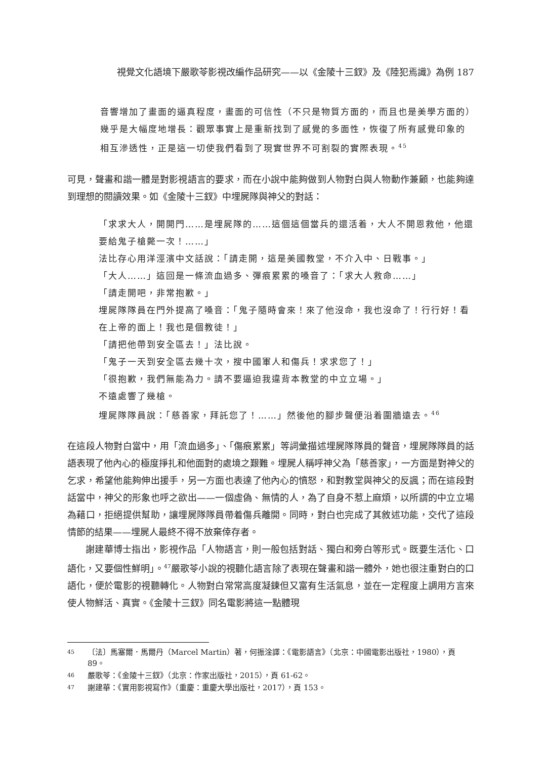視覺文化語境下嚴歌苓影視改編作品研究——以《金陵十三釵》及《陸犯焉識》為例 187
音響增加了畫面的逼真程度，畫面的可信性（不只是物質方面的，而且也是美學方面的）幾乎是大幅度地增長：觀眾事實上是重新找到了感覺的多面性，恢復了所有感覺印象的相互滲透性，正是這一切使我們看到了現實世界不可割裂的實際表現。<sup>45</sup>
可見，聲畫和諧一體是對影視語言的要求，而在小說中能夠做到人物對白與人物動作兼顧，也能夠達到理想的閱讀效果。如《金陵十三釵》中埋屍隊與神父的對話：
「求求大人，開開門……是埋屍隊的……這個這個當兵的還活着，大人不開恩救他，他還要給鬼子槍斃一次！……」
法比存心用洋涇濱中文話說：「請走開，這是美國教堂，不介入中、日戰事。」
「大人……」這回是一條流血過多、彈痕累累的嗓音了：「求大人救命……」
「請走開吧，非常抱歉。」
埋屍隊隊員在門外提高了嗓音：「鬼子隨時會來！來了他沒命，我也沒命了！行行好！看在上帝的面上！我也是個教徒！」
「請把他帶到安全區去！」法比說。
「鬼子一天到安全區去幾十次，搜中國軍人和傷兵！求求您了！」
「很抱歉，我們無能為力。請不要逼迫我違背本教堂的中立立場。」
不遠處響了幾槍。
埋屍隊隊員說：「慈善家，拜託您了！……」然後他的腳步聲便沿着圍牆遠去。<sup>46</sup>
在這段人物對白當中，用「流血過多」、「傷痕累累」等詞彙描述埋屍隊隊員的聲音，埋屍隊隊員的話語表現了他內心的極度掙扎和他面對的處境之艱難。埋屍人稱呼神父為「慈善家」，一方面是對神父的乞求，希望他能夠伸出援手，另一方面也表達了他內心的憤怒，和對教堂與神父的反諷；而在這段對話當中，神父的形象也呼之欲出——一個虛偽、無情的人，為了自身不惹上麻煩，以所謂的中立立場為藉口，拒絕提供幫助，讓埋屍隊隊員帶着傷兵離開。同時，對白也完成了其敘述功能，交代了這段情節的結果——埋屍人最終不得不放棄倖存者。
謝建華博士指出，影視作品「人物語言，則一般包括對話、獨白和旁白等形式。既要生活化、口語化，又要個性鮮明」。<sup>47</sup>嚴歌苓小說的視聽化語言除了表現在聲畫和諧一體外，她也很注重對白的口語化，便於電影的視聽轉化。人物對白常常高度凝鍊但又富有生活氣息，並在一定程度上調用方言來使人物鮮活、真實。《金陵十三釵》同名電影將這一點體現
45 〔法〕馬塞爾．馬爾丹（Marcel Martin）著，何振淦譯：《電影語言》（北京：中國電影出版社，1980），頁 89。
46 嚴歌苓：《金陵十三釵》（北京：作家出版社，2015），頁 61-62。
47 謝建華：《實用影視寫作》（重慶：重慶大學出版社，2017），頁 153。